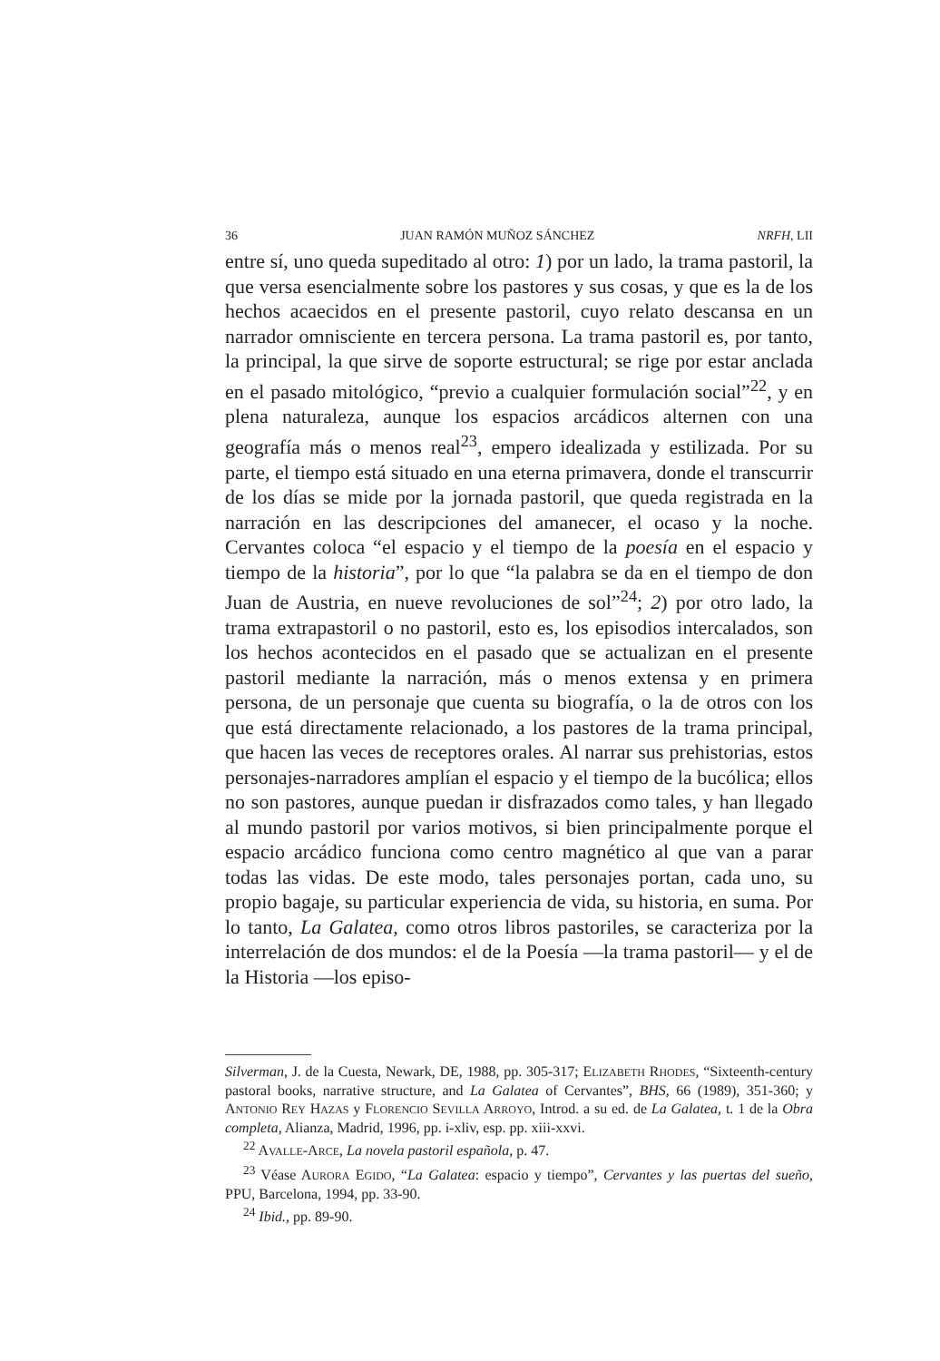36 JUAN RAMÓN MUÑOZ SÁNCHEZ NRFH, LII
entre sí, uno queda supeditado al otro: 1) por un lado, la trama pastoril, la que versa esencialmente sobre los pastores y sus cosas, y que es la de los hechos acaecidos en el presente pastoril, cuyo relato descansa en un narrador omnisciente en tercera persona. La trama pastoril es, por tanto, la principal, la que sirve de soporte estructural; se rige por estar anclada en el pasado mitológico, “previo a cualquier formulación social”<sup>22</sup>, y en plena naturaleza, aunque los espacios arcádicos alternen con una geografía más o menos real<sup>23</sup>, empero idealizada y estilizada. Por su parte, el tiempo está situado en una eterna primavera, donde el transcurrir de los días se mide por la jornada pastoril, que queda registrada en la narración en las descripciones del amanecer, el ocaso y la noche. Cervantes coloca “el espacio y el tiempo de la poesía en el espacio y tiempo de la historia”, por lo que “la palabra se da en el tiempo de don Juan de Austria, en nueve revoluciones de sol”<sup>24</sup>; 2) por otro lado, la trama extrapastoril o no pastoril, esto es, los episodios intercalados, son los hechos acontecidos en el pasado que se actualizan en el presente pastoril mediante la narración, más o menos extensa y en primera persona, de un personaje que cuenta su biografía, o la de otros con los que está directamente relacionado, a los pastores de la trama principal, que hacen las veces de receptores orales. Al narrar sus prehistorias, estos personajes-narradores amplían el espacio y el tiempo de la bucólica; ellos no son pastores, aunque puedan ir disfrazados como tales, y han llegado al mundo pastoril por varios motivos, si bien principalmente porque el espacio arcádico funciona como centro magnético al que van a parar todas las vidas. De este modo, tales personajes portan, cada uno, su propio bagaje, su particular experiencia de vida, su historia, en suma. Por lo tanto, La Galatea, como otros libros pastoriles, se caracteriza por la interrelación de dos mundos: el de la Poesía —la trama pastoril— y el de la Historia —los episo-
Silverman, J. de la Cuesta, Newark, DE, 1988, pp. 305-317; ELIZABETH RHODES, “Sixteenth-century pastoral books, narrative structure, and La Galatea of Cervantes”, BHS, 66 (1989), 351-360; y ANTONIO REY HAZAS y FLORENCIO SEVILLA ARROYO, Introd. a su ed. de La Galatea, t. 1 de la Obra completa, Alianza, Madrid, 1996, pp. i-xliv, esp. pp. xiii-xxvi.
<sup>22</sup> AVALLE-ARCE, La novela pastoril española, p. 47.
<sup>23</sup> Véase AURORA EGIDO, “La Galatea: espacio y tiempo”, Cervantes y las puertas del sueño, PPU, Barcelona, 1994, pp. 33-90.
<sup>24</sup> Ibid., pp. 89-90.